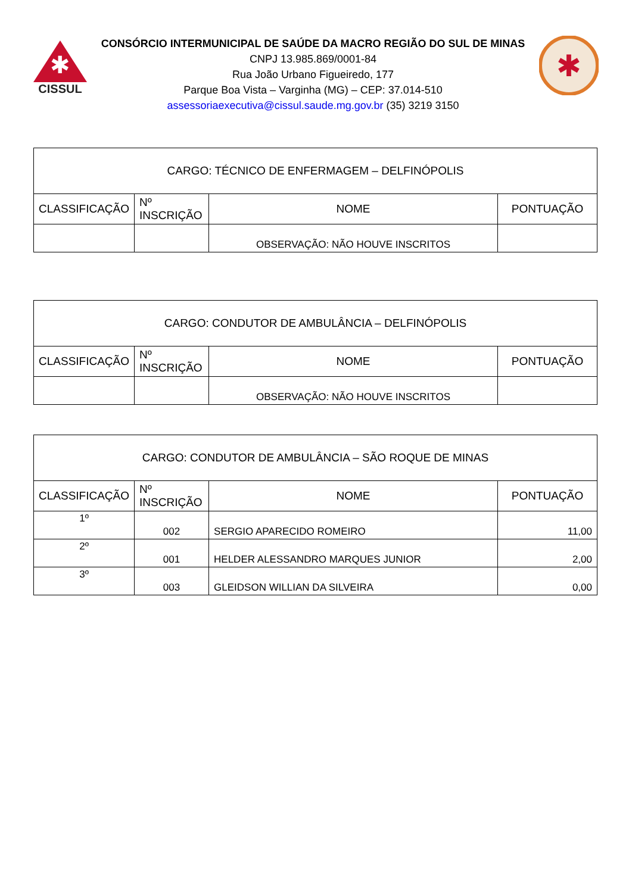✱
CISSUL
CONSÓRCIO INTERMUNICIPAL DE SAÚDE DA MACRO REGIÃO DO SUL DE MINAS
CNPJ 13.985.869/0001-84
Rua João Urbano Figueiredo, 177
Parque Boa Vista – Varginha (MG) – CEP: 37.014-510
assessoriaexecutiva@cissul.saude.mg.gov.br (35) 3219 3150
✱
| CARGO: TÉCNICO DE ENFERMAGEM – DELFINÓPOLIS | | | |
| CLASSIFICAÇÃO | Nº INSCRIÇÃO | NOME | PONTUAÇÃO |
| | | OBSERVAÇÃO: NÃO HOUVE INSCRITOS | |
| CARGO: CONDUTOR DE AMBULÂNCIA – DELFINÓPOLIS | | | |
| CLASSIFICAÇÃO | Nº INSCRIÇÃO | NOME | PONTUAÇÃO |
| | | OBSERVAÇÃO: NÃO HOUVE INSCRITOS | |
| CARGO: CONDUTOR DE AMBULÂNCIA – SÃO ROQUE DE MINAS | | | |
| CLASSIFICAÇÃO | Nº INSCRIÇÃO | NOME | PONTUAÇÃO |
| 1º | 002 | SERGIO APARECIDO ROMEIRO | 11,00 |
| 2º | 001 | HELDER ALESSANDRO MARQUES JUNIOR | 2,00 |
| 3º | 003 | GLEIDSON WILLIAN DA SILVEIRA | 0,00 |